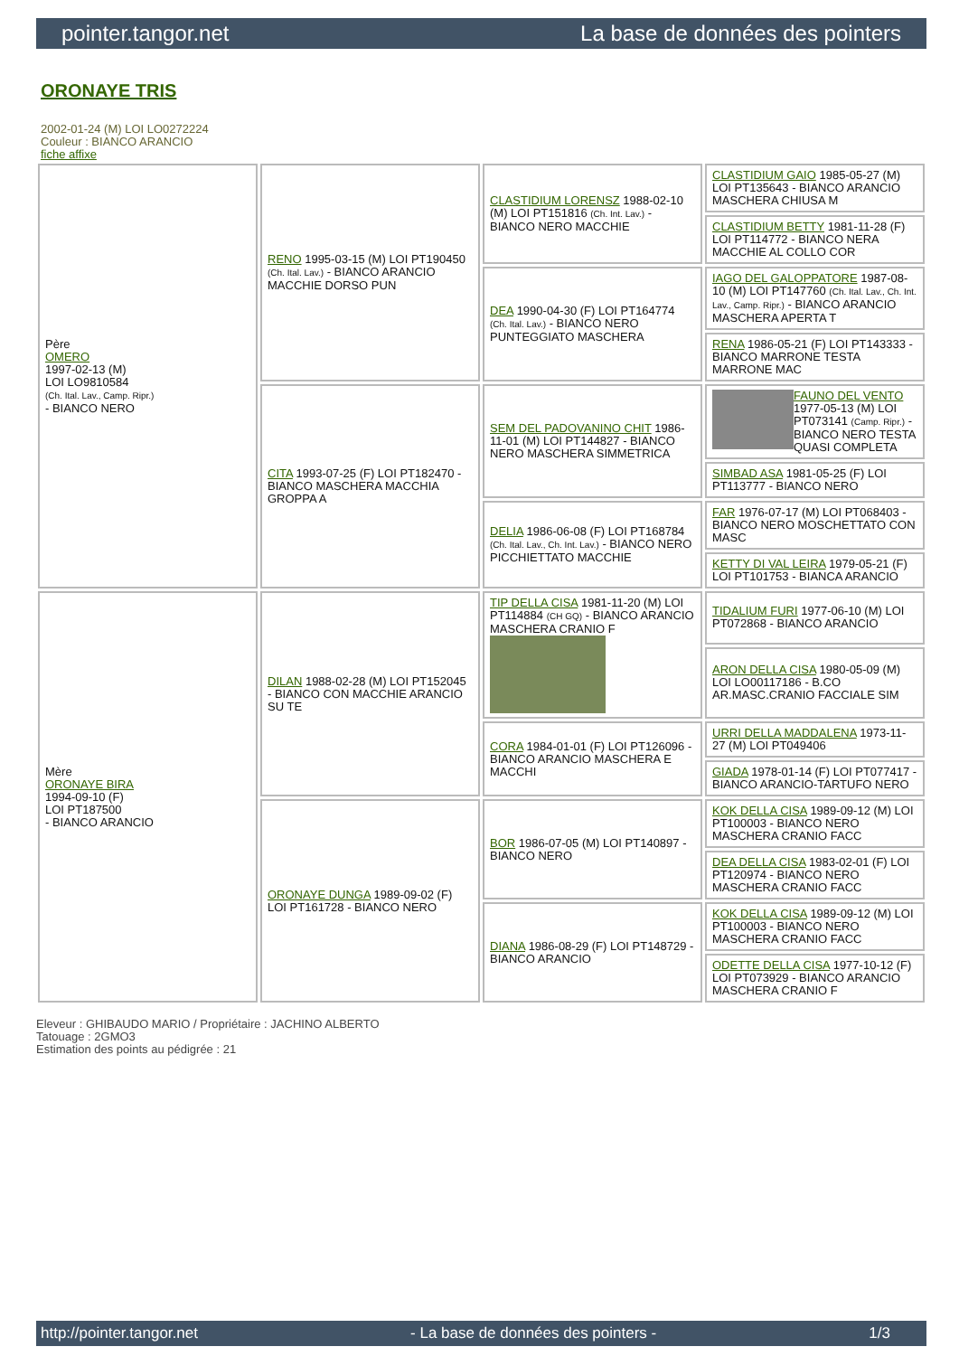pointer.tangor.net La base de données des pointers
ORONAYE TRIS
2002-01-24 (M) LOI LO0272224
Couleur : BIANCO ARANCIO
fiche affixe
| Père OMERO 1997-02-13 (M) LOI LO9810584 (Ch. Ital. Lav., Camp. Ripr.) - BIANCO NERO | RENO 1995-03-15 (M) LOI PT190450 (Ch. Ital. Lav.) - BIANCO ARANCIO MACCHIE DORSO PUN | CLASTIDIUM LORENSZ 1988-02-10 (M) LOI PT151816 (Ch. Int. Lav.) - BIANCO NERO MACCHIE | CLASTIDIUM GAIO 1985-05-27 (M) LOI PT135643 - BIANCO ARANCIO MASCHERA CHIUSA M |
| | | | CLASTIDIUM BETTY 1981-11-28 (F) LOI PT114772 - BIANCO NERA MACCHIE AL COLLO COR |
| | | DEA 1990-04-30 (F) LOI PT164774 (Ch. Ital. Lav.) - BIANCO NERO PUNTEGGIATO MASCHERA | IAGO DEL GALOPPATORE 1987-08-10 (M) LOI PT147760 (Ch. Ital. Lav., Ch. Int. Lav., Camp. Ripr.) - BIANCO ARANCIO MASCHERA APERTA T |
| | | | RENA 1986-05-21 (F) LOI PT143333 - BIANCO MARRONE TESTA MARRONE MAC |
| | CITA 1993-07-25 (F) LOI PT182470 - BIANCO MASCHERA MACCHIA GROPPA A | SEM DEL PADOVANINO CHIT 1986-11-01 (M) LOI PT144827 - BIANCO NERO MASCHERA SIMMETRICA | FAUNO DEL VENTO 1977-05-13 (M) LOI PT073141 (Camp. Ripr.) - BIANCO NERO TESTA QUASI COMPLETA |
| | | | SIMBAD ASA 1981-05-25 (F) LOI PT113777 - BIANCO NERO |
| | | DELIA 1986-06-08 (F) LOI PT168784 (Ch. Ital. Lav., Ch. Int. Lav.) - BIANCO NERO PICCHIETTATO MACCHIE | FAR 1976-07-17 (M) LOI PT068403 - BIANCO NERO MOSCHETTATO CON MASC |
| | | | KETTY DI VAL LEIRA 1979-05-21 (F) LOI PT101753 - BIANCA ARANCIO |
| Mère ORONAYE BIRA 1994-09-10 (F) LOI PT187500 - BIANCO ARANCIO | DILAN 1988-02-28 (M) LOI PT152045 - BIANCO CON MACCHIE ARANCIO SU TE | TIP DELLA CISA 1981-11-20 (M) LOI PT114884 (CH GQ) - BIANCO ARANCIO MASCHERA CRANIO F | TIDALIUM FURI 1977-06-10 (M) LOI PT072868 - BIANCO ARANCIO |
| | | | ARON DELLA CISA 1980-05-09 (M) LOI LO00117186 - B.CO AR.MASC.CRANIO FACCIALE SIM |
| | | CORA 1984-01-01 (F) LOI PT126096 - BIANCO ARANCIO MASCHERA E MACCHI | URRI DELLA MADDALENA 1973-11-27 (M) LOI PT049406 |
| | | | GIADA 1978-01-14 (F) LOI PT077417 - BIANCO ARANCIO-TARTUFO NERO |
| | ORONAYE DUNGA 1989-09-02 (F) LOI PT161728 - BIANCO NERO | BOR 1986-07-05 (M) LOI PT140897 - BIANCO NERO | KOK DELLA CISA 1989-09-12 (M) LOI PT100003 - BIANCO NERO MASCHERA CRANIO FACC |
| | | | DEA DELLA CISA 1983-02-01 (F) LOI PT120974 - BIANCO NERO MASCHERA CRANIO FACC |
| | | DIANA 1986-08-29 (F) LOI PT148729 - BIANCO ARANCIO | KOK DELLA CISA 1989-09-12 (M) LOI PT100003 - BIANCO NERO MASCHERA CRANIO FACC |
| | | | ODETTE DELLA CISA 1977-10-12 (F) LOI PT073929 - BIANCO ARANCIO MASCHERA CRANIO F |
Eleveur : GHIBAUDO MARIO / Propriétaire : JACHINO ALBERTO
Tatouage : 2GMO3
Estimation des points au pédigrée : 21
http://pointer.tangor.net - La base de données des pointers - 1/3